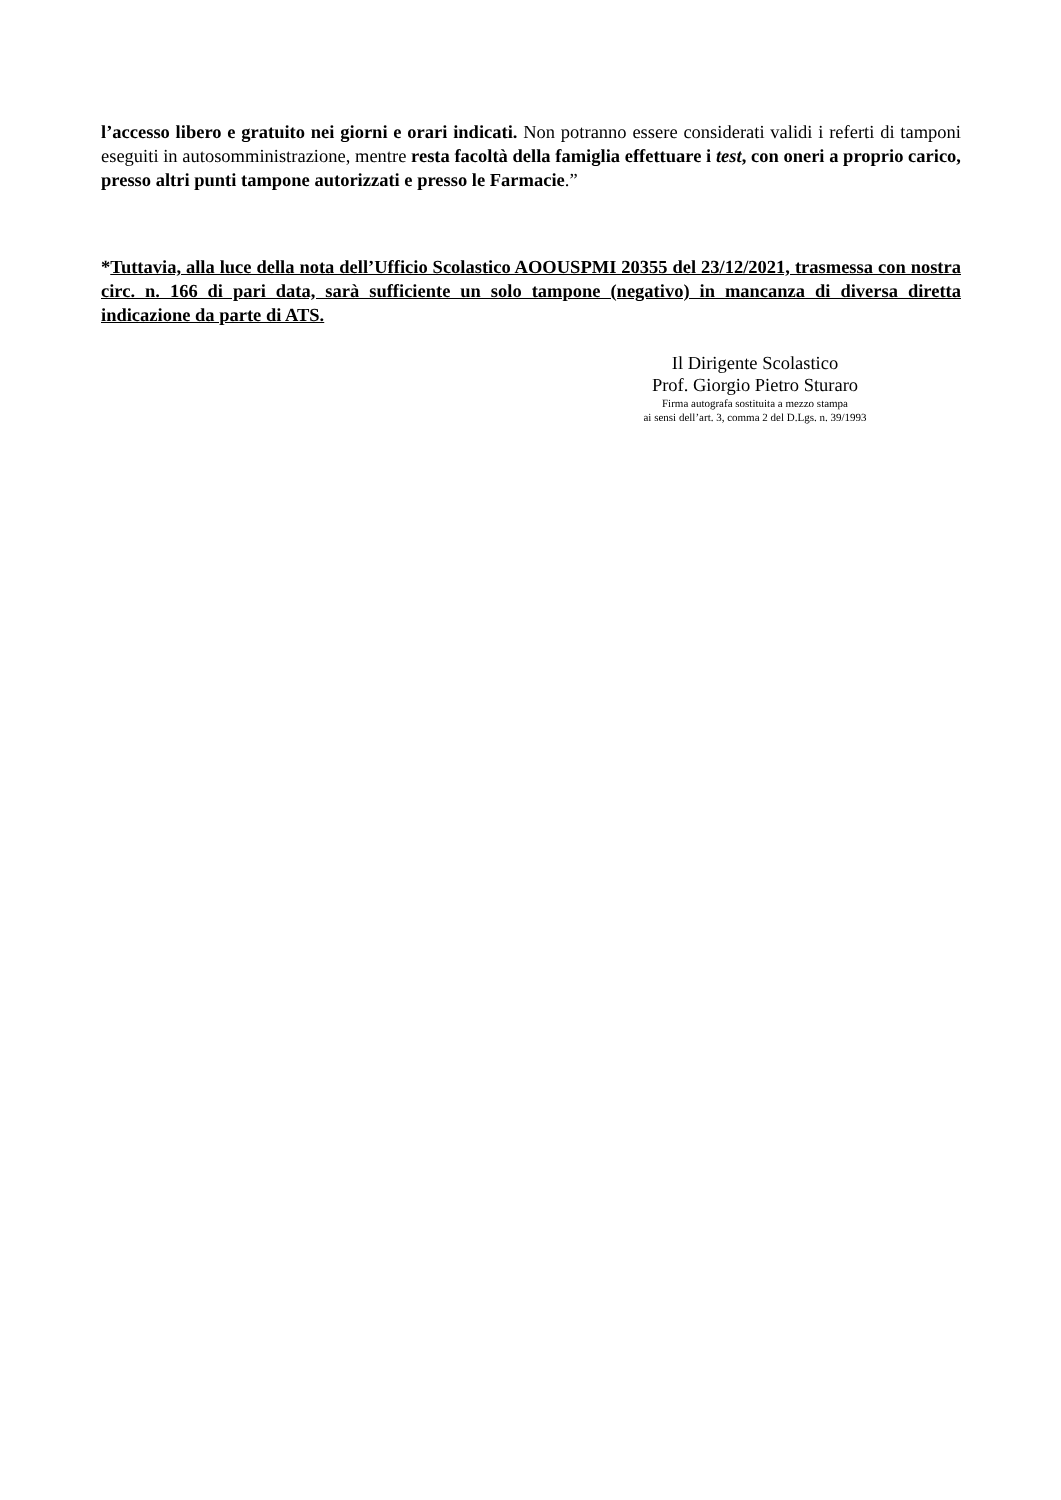l’accesso libero e gratuito nei giorni e orari indicati. Non potranno essere considerati validi i referti di tamponi eseguiti in autosomministrazione, mentre resta facoltà della famiglia effettuare i test, con oneri a proprio carico, presso altri punti tampone autorizzati e presso le Farmacie.”
*Tuttavia, alla luce della nota dell’Ufficio Scolastico AOOUSPMI 20355 del 23/12/2021, trasmessa con nostra circ. n. 166 di pari data, sarà sufficiente un solo tampone (negativo) in mancanza di diversa diretta indicazione da parte di ATS.
Il Dirigente Scolastico
Prof. Giorgio Pietro Sturaro
Firma autografa sostituita a mezzo stampa
ai sensi dell’art. 3, comma 2 del D.Lgs. n. 39/1993